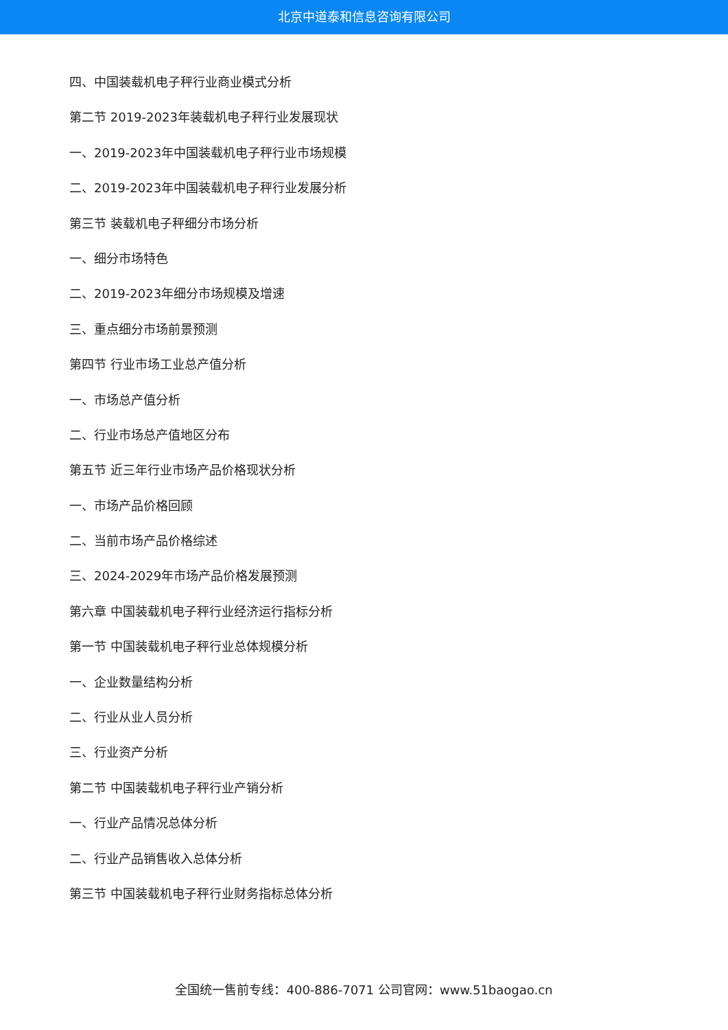北京中道泰和信息咨询有限公司
四、中国装载机电子秤行业商业模式分析
第二节 2019-2023年装载机电子秤行业发展现状
一、2019-2023年中国装载机电子秤行业市场规模
二、2019-2023年中国装载机电子秤行业发展分析
第三节 装载机电子秤细分市场分析
一、细分市场特色
二、2019-2023年细分市场规模及增速
三、重点细分市场前景预测
第四节 行业市场工业总产值分析
一、市场总产值分析
二、行业市场总产值地区分布
第五节 近三年行业市场产品价格现状分析
一、市场产品价格回顾
二、当前市场产品价格综述
三、2024-2029年市场产品价格发展预测
第六章 中国装载机电子秤行业经济运行指标分析
第一节 中国装载机电子秤行业总体规模分析
一、企业数量结构分析
二、行业从业人员分析
三、行业资产分析
第二节 中国装载机电子秤行业产销分析
一、行业产品情况总体分析
二、行业产品销售收入总体分析
第三节 中国装载机电子秤行业财务指标总体分析
全国统一售前专线：400-886-7071 公司官网：www.51baogao.cn